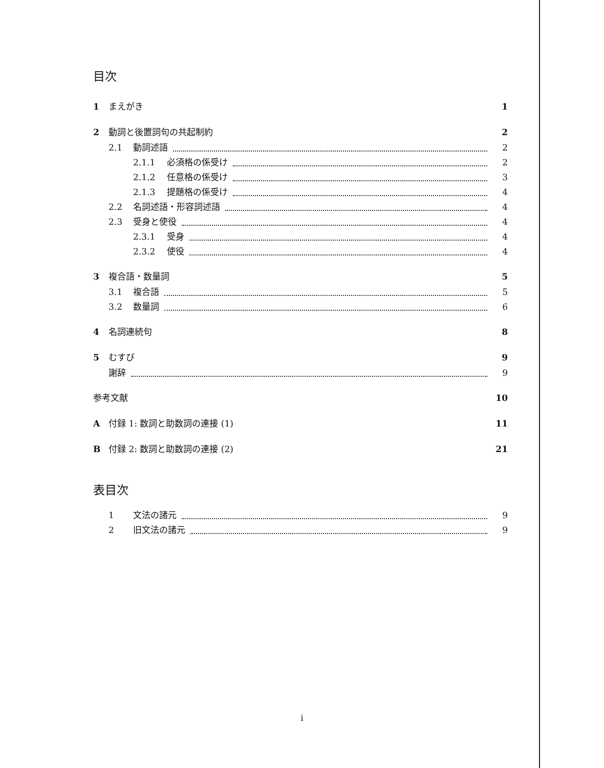目次
1 まえがき 1
2 動詞と後置詞句の共起制約 2
2.1 動詞述語 2
2.1.1 必須格の係受け 2
2.1.2 任意格の係受け 3
2.1.3 提題格の係受け 4
2.2 名詞述語・形容詞述語 4
2.3 受身と使役 4
2.3.1 受身 4
2.3.2 使役 4
3 複合語・数量詞 5
3.1 複合語 5
3.2 数量詞 6
4 名詞連続句 8
5 むすび 9
謝辞 9
参考文献 10
A付録 1: 数詞と助数詞の連接 (1) 11
B付録 2: 数詞と助数詞の連接 (2) 21
表目次
1 文法の諸元 9
2 旧文法の諸元 9
i